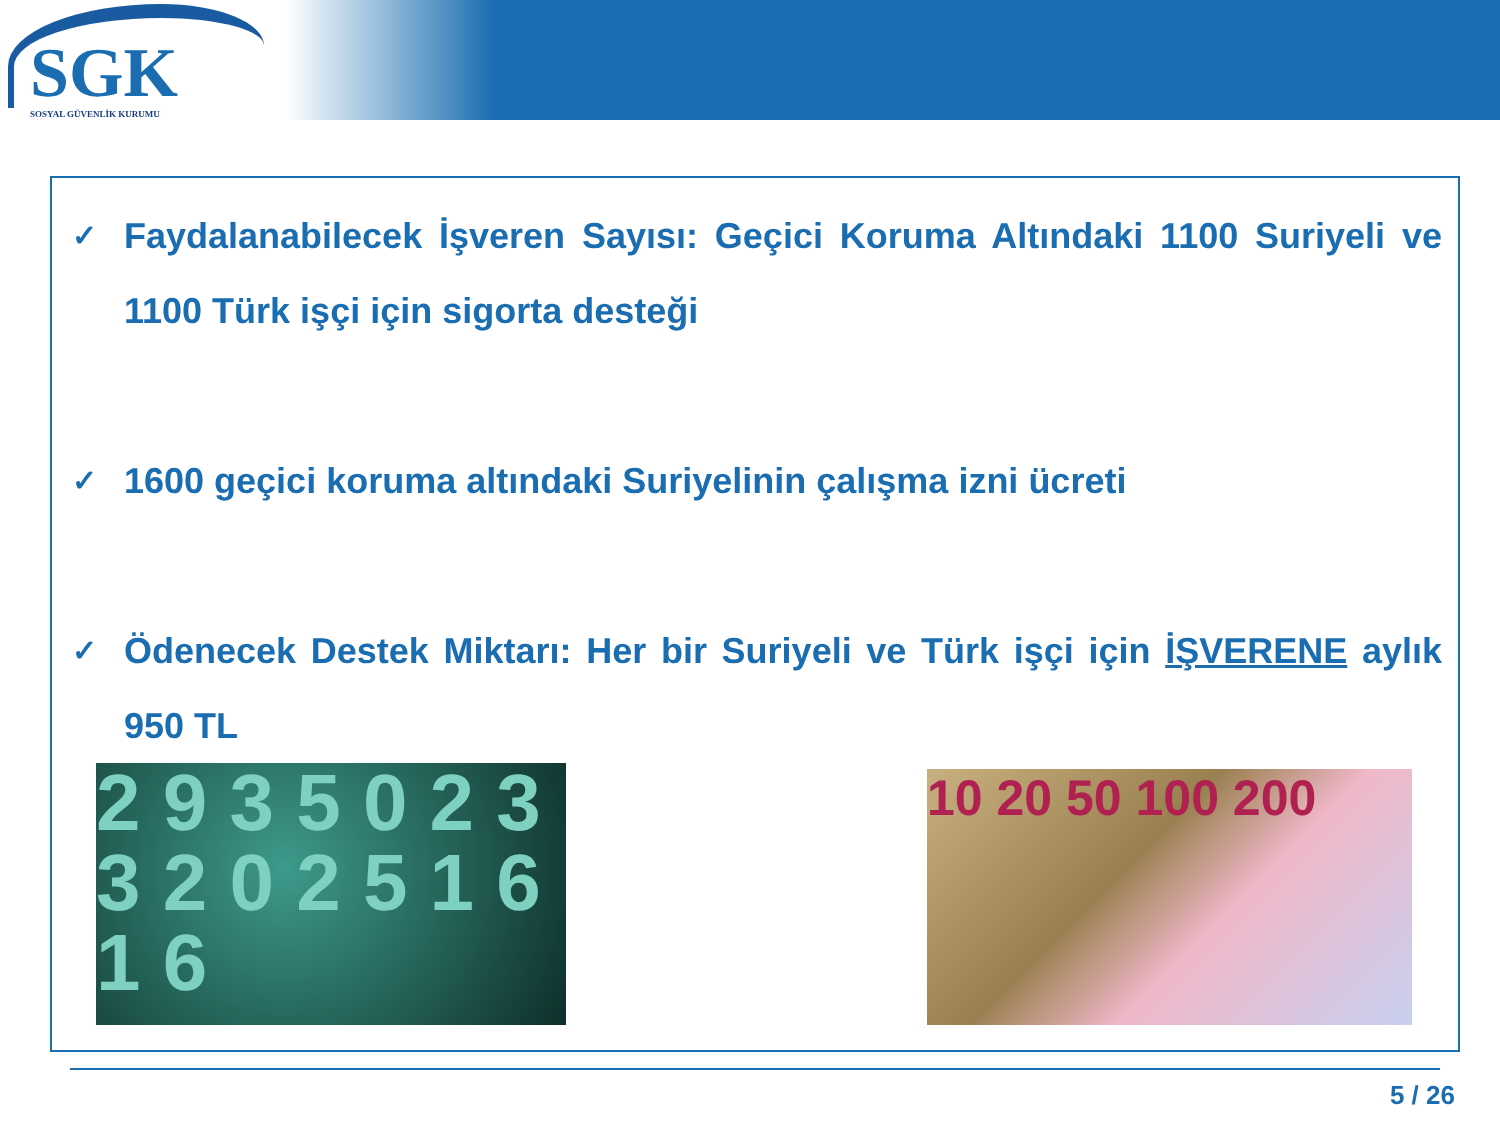SGK
SOSYAL GÜVENLİK KURUMU
✓ Faydalanabilecek İşveren Sayısı: Geçici Koruma Altındaki 1100 Suriyeli ve 1100 Türk işçi için sigorta desteği
✓ 1600 geçici koruma altındaki Suriyelinin çalışma izni ücreti
✓ Ödenecek Destek Miktarı: Her bir Suriyeli ve Türk işçi için İŞVERENE aylık 950 TL
2 9 3 5 0 2 3 3 2 0 2 5 1 6 1 6
10 20 50 100 200
5 / 26